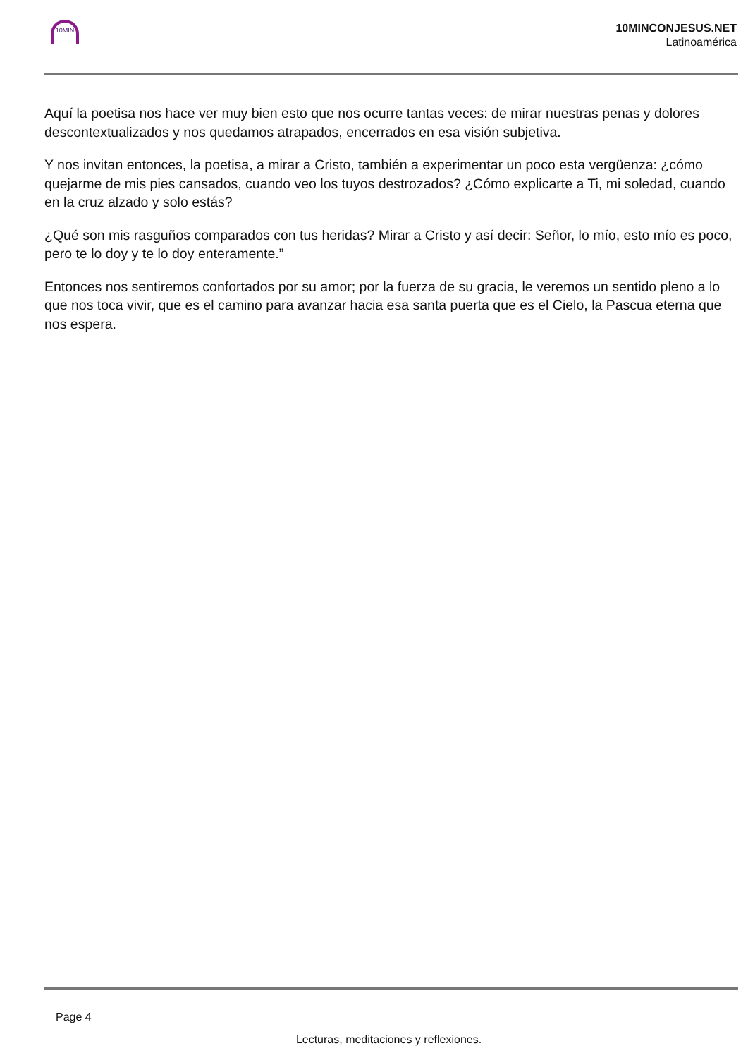10MIN
10MINCONJESUS.NET
Latinoamérica
Aquí la poetisa nos hace ver muy bien esto que nos ocurre tantas veces: de mirar nuestras penas y dolores descontextualizados y nos quedamos atrapados, encerrados en esa visión subjetiva.
Y nos invitan entonces, la poetisa, a mirar a Cristo, también a experimentar un poco esta vergüenza: ¿cómo quejarme de mis pies cansados, cuando veo los tuyos destrozados? ¿Cómo explicarte a Ti, mi soledad, cuando en la cruz alzado y solo estás?
¿Qué son mis rasguños comparados con tus heridas? Mirar a Cristo y así decir: Señor, lo mío, esto mío es poco, pero te lo doy y te lo doy enteramente.”
Entonces nos sentiremos confortados por su amor; por la fuerza de su gracia, le veremos un sentido pleno a lo que nos toca vivir, que es el camino para avanzar hacia esa santa puerta que es el Cielo, la Pascua eterna que nos espera.
Page 4
Lecturas, meditaciones y reflexiones.